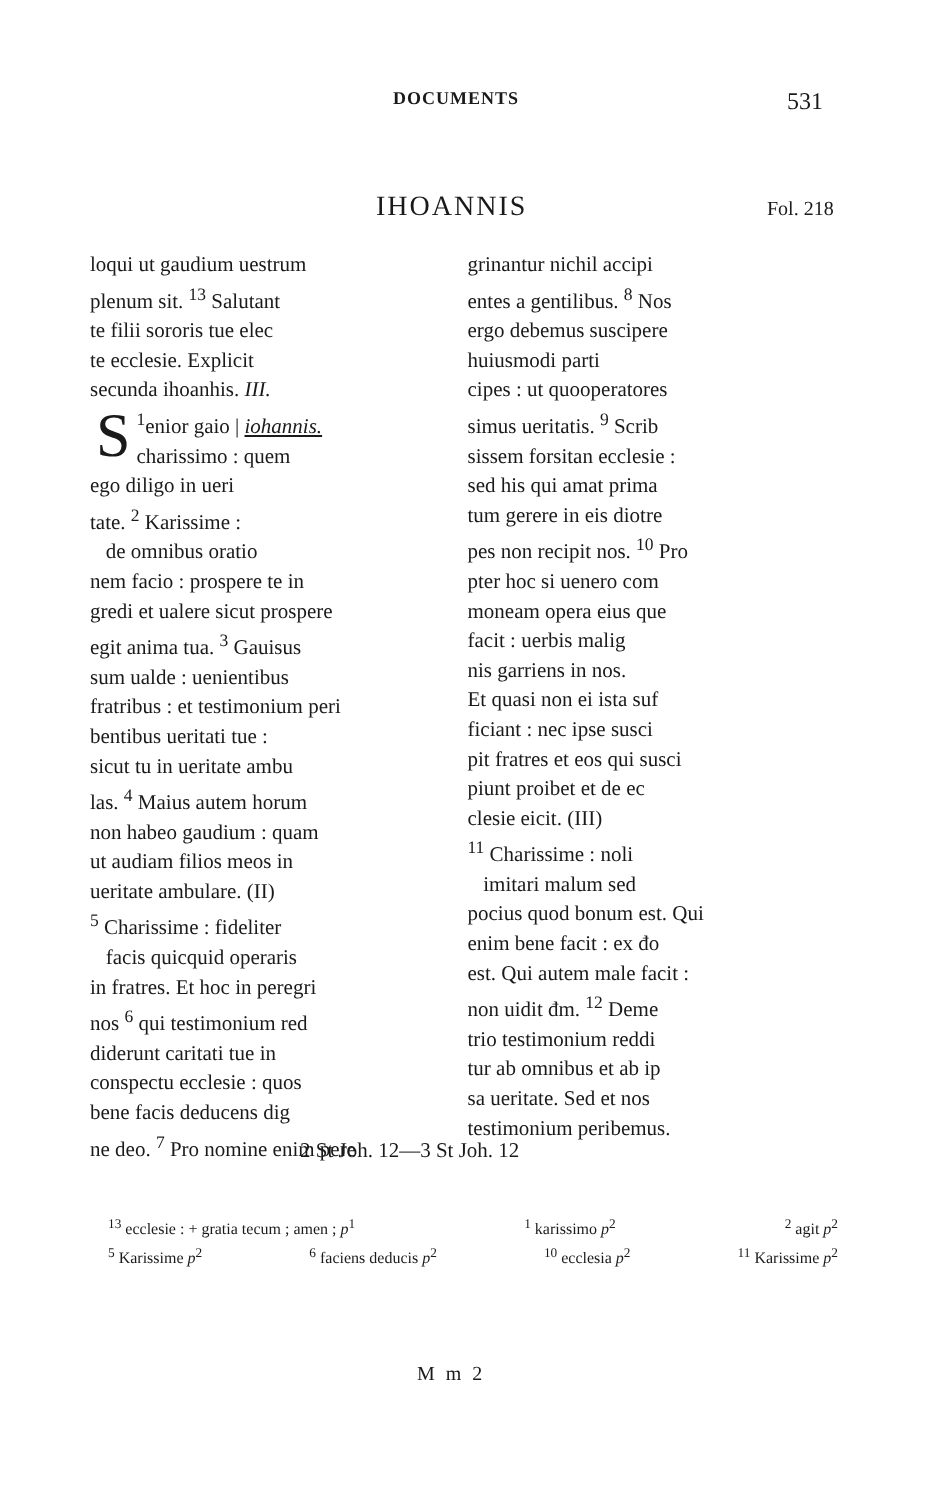DOCUMENTS 531
IHOANNIS Fol. 218
loqui ut gaudium uestrum
plenum sit. <sup>13</sup> Salutant
te filii sororis tue elec
te ecclesie. Explicit
secunda ihoanhis. III.
<sup>1</sup> S enior gaio | iohannis.
charissimo : quem
ego diligo in ueri
tate. <sup>2</sup> Karissime :
de omnibus oratio
nem facio : prospere te in
gredi et ualere sicut prospere
egit anima tua. <sup>3</sup> Gauisus
sum ualde : uenientibus
fratribus : et testimonium peri
bentibus ueritati tue :
sicut tu in ueritate ambu
las. <sup>4</sup> Maius autem horum
non habeo gaudium : quam
ut audiam filios meos in
ueritate ambulare. (II)
<sup>5</sup> Charissime : fideliter
facis quicquid operaris
in fratres. Et hoc in peregri
nos <sup>6</sup> qui testimonium red
diderunt caritati tue in
conspectu ecclesie : quos
bene facis deducens dig
ne deo. <sup>7</sup> Pro nomine enim pere
grinantur nichil accipi
entes a gentilibus. <sup>8</sup> Nos
ergo debemus suscipere
huiusmodi parti
cipes : ut quooperatores
simus ueritatis. <sup>9</sup> Scrib
sissem forsitan ecclesie :
sed his qui amat prima
tum gerere in eis diotre
pes non recipit nos. <sup>10</sup> Pro
pter hoc si uenero com
moneam opera eius que
facit : uerbis malig
nis garriens in nos.
Et quasi non ei ista suf
ficiant : nec ipse susci
pit fratres et eos qui susci
piunt proibet et de ec
clesie eicit. (III)
<sup>11</sup> Charissime : noli
imitari malum sed
pocius quod bonum est. Qui
enim bene facit : ex đo
est. Qui autem male facit :
non uidit đm. <sup>12</sup> Deme
trio testimonium reddi
tur ab omnibus et ab ip
sa ueritate. Sed et nos
testimonium peribemus.
2 St Joh. 12—3 St Joh. 12
<sup>13</sup> ecclesie : + gratia tecum ; amen ; p<sup>1</sup> <sup>1</sup> karissimo p<sup>2</sup> <sup>2</sup> agit p<sup>2</sup>
<sup>5</sup> Karissime p<sup>2</sup> <sup>6</sup> faciens deducis p<sup>2</sup> <sup>10</sup> ecclesia p<sup>2</sup> <sup>11</sup> Karissime p<sup>2</sup>
M m 2